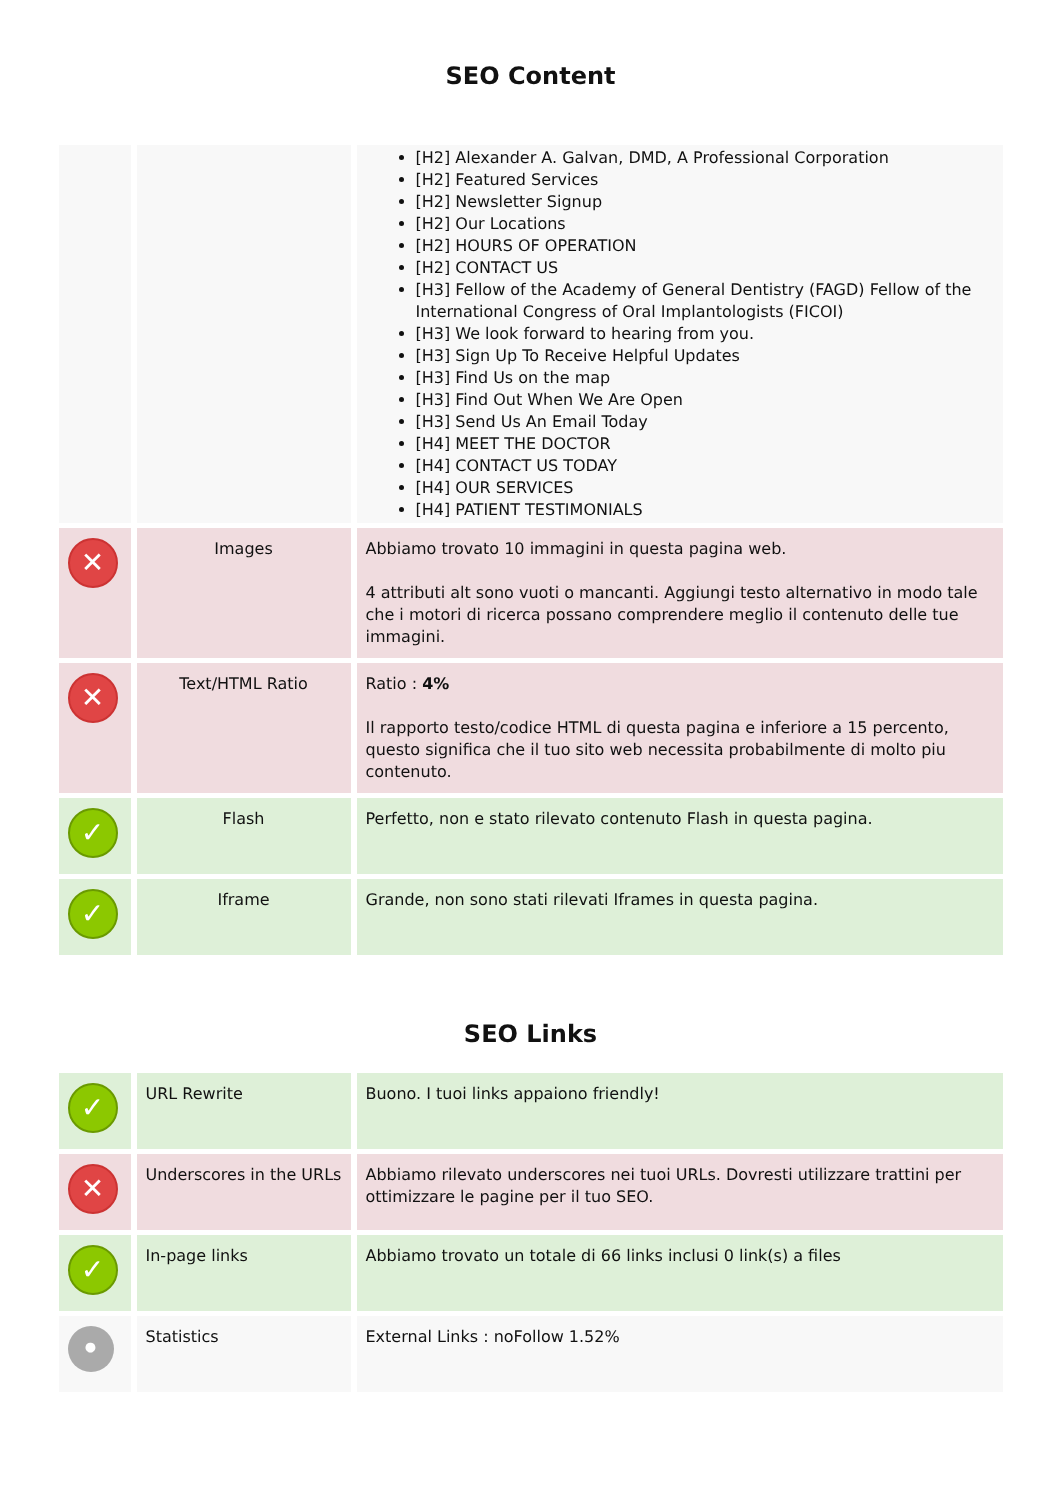SEO Content
| | | [H2] Alexander A. Galvan, DMD, A Professional Corporation [H2] Featured Services [H2] Newsletter Signup [H2] Our Locations [H2] HOURS OF OPERATION [H2] CONTACT US [H3] Fellow of the Academy of General Dentistry (FAGD) Fellow of the International Congress of Oral Implantologists (FICOI) [H3] We look forward to hearing from you. [H3] Sign Up To Receive Helpful Updates [H3] Find Us on the map [H3] Find Out When We Are Open [H3] Send Us An Email Today [H4] MEET THE DOCTOR [H4] CONTACT US TODAY [H4] OUR SERVICES [H4] PATIENT TESTIMONIALS |
| ✕ | Images | Abbiamo trovato 10 immagini in questa pagina web. 4 attributi alt sono vuoti o mancanti. Aggiungi testo alternativo in modo tale che i motori di ricerca possano comprendere meglio il contenuto delle tue immagini. |
| ✕ | Text/HTML Ratio | Ratio : 4% Il rapporto testo/codice HTML di questa pagina e inferiore a 15 percento, questo significa che il tuo sito web necessita probabilmente di molto piu contenuto. |
| ✓ | Flash | Perfetto, non e stato rilevato contenuto Flash in questa pagina. |
| ✓ | Iframe | Grande, non sono stati rilevati Iframes in questa pagina. |
SEO Links
| ✓ | URL Rewrite | Buono. I tuoi links appaiono friendly! |
| ✕ | Underscores in the URLs | Abbiamo rilevato underscores nei tuoi URLs. Dovresti utilizzare trattini per ottimizzare le pagine per il tuo SEO. |
| ✓ | In-page links | Abbiamo trovato un totale di 66 links inclusi 0 link(s) a files |
| • | Statistics | External Links : noFollow 1.52% |